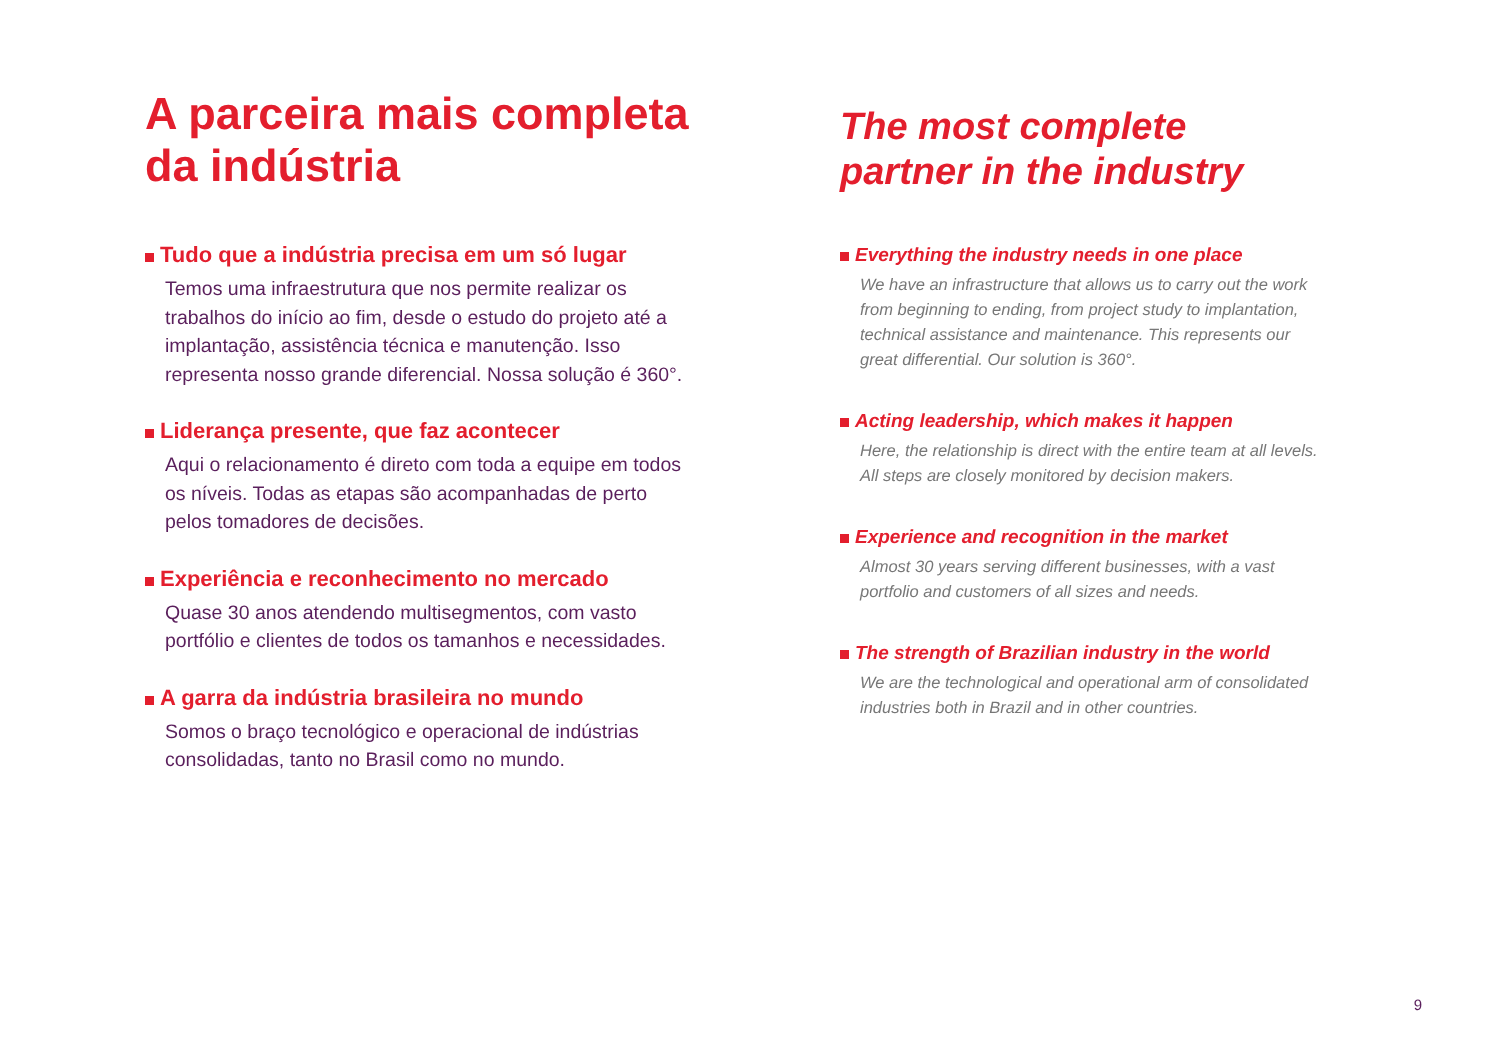A parceira mais completa da indústria
Tudo que a indústria precisa em um só lugar
Temos uma infraestrutura que nos permite realizar os trabalhos do início ao fim, desde o estudo do projeto até a implantação, assistência técnica e manutenção. Isso representa nosso grande diferencial. Nossa solução é 360°.
Liderança presente, que faz acontecer
Aqui o relacionamento é direto com toda a equipe em todos os níveis. Todas as etapas são acompanhadas de perto pelos tomadores de decisões.
Experiência e reconhecimento no mercado
Quase 30 anos atendendo multisegmentos, com vasto portfólio e clientes de todos os tamanhos e necessidades.
A garra da indústria brasileira no mundo
Somos o braço tecnológico e operacional de indústrias consolidadas, tanto no Brasil como no mundo.
The most complete partner in the industry
Everything the industry needs in one place
We have an infrastructure that allows us to carry out the work from beginning to ending, from project study to implantation, technical assistance and maintenance. This represents our great differential. Our solution is 360°.
Acting leadership, which makes it happen
Here, the relationship is direct with the entire team at all levels. All steps are closely monitored by decision makers.
Experience and recognition in the market
Almost 30 years serving different businesses, with a vast portfolio and customers of all sizes and needs.
The strength of Brazilian industry in the world
We are the technological and operational arm of consolidated industries both in Brazil and in other countries.
9